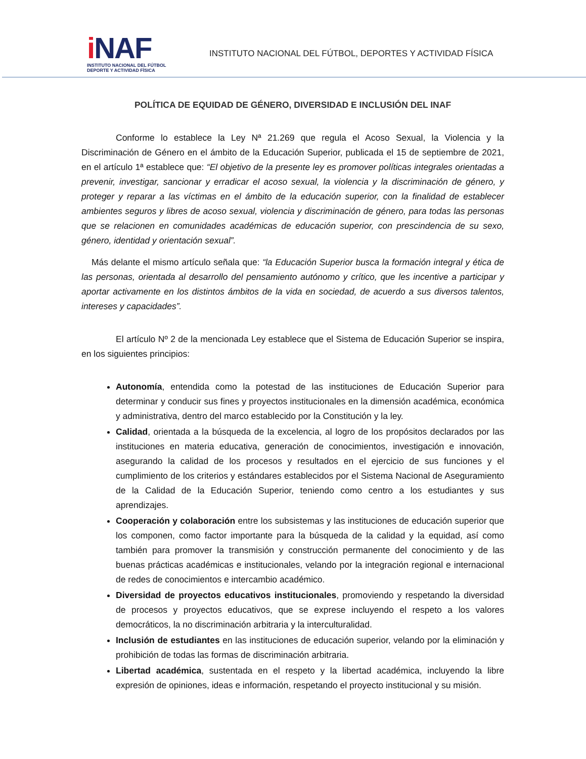i NAF
INSTITUTO NACIONAL DEL FÚTBOL
DEPORTE Y ACTIVIDAD FÍSICA
INSTITUTO NACIONAL DEL FÚTBOL, DEPORTES Y ACTIVIDAD FÍSICA
POLÍTICA DE EQUIDAD DE GÉNERO, DIVERSIDAD E INCLUSIÓN DEL INAF
Conforme lo establece la Ley Nª 21.269 que regula el Acoso Sexual, la Violencia y la Discriminación de Género en el ámbito de la Educación Superior, publicada el 15 de septiembre de 2021, en el artículo 1ª establece que: “El objetivo de la presente ley es promover políticas integrales orientadas a prevenir, investigar, sancionar y erradicar el acoso sexual, la violencia y la discriminación de género, y proteger y reparar a las víctimas en el ámbito de la educación superior, con la finalidad de establecer ambientes seguros y libres de acoso sexual, violencia y discriminación de género, para todas las personas que se relacionen en comunidades académicas de educación superior, con prescindencia de su sexo, género, identidad y orientación sexual”.
Más delante el mismo artículo señala que: “la Educación Superior busca la formación integral y ética de las personas, orientada al desarrollo del pensamiento autónomo y crítico, que les incentive a participar y aportar activamente en los distintos ámbitos de la vida en sociedad, de acuerdo a sus diversos talentos, intereses y capacidades”.
El artículo Nº 2 de la mencionada Ley establece que el Sistema de Educación Superior se inspira, en los siguientes principios:
Autonomía, entendida como la potestad de las instituciones de Educación Superior para determinar y conducir sus fines y proyectos institucionales en la dimensión académica, económica y administrativa, dentro del marco establecido por la Constitución y la ley.
Calidad, orientada a la búsqueda de la excelencia, al logro de los propósitos declarados por las instituciones en materia educativa, generación de conocimientos, investigación e innovación, asegurando la calidad de los procesos y resultados en el ejercicio de sus funciones y el cumplimiento de los criterios y estándares establecidos por el Sistema Nacional de Aseguramiento de la Calidad de la Educación Superior, teniendo como centro a los estudiantes y sus aprendizajes.
Cooperación y colaboración entre los subsistemas y las instituciones de educación superior que los componen, como factor importante para la búsqueda de la calidad y la equidad, así como también para promover la transmisión y construcción permanente del conocimiento y de las buenas prácticas académicas e institucionales, velando por la integración regional e internacional de redes de conocimientos e intercambio académico.
Diversidad de proyectos educativos institucionales, promoviendo y respetando la diversidad de procesos y proyectos educativos, que se exprese incluyendo el respeto a los valores democráticos, la no discriminación arbitraria y la interculturalidad.
Inclusión de estudiantes en las instituciones de educación superior, velando por la eliminación y prohibición de todas las formas de discriminación arbitraria.
Libertad académica, sustentada en el respeto y la libertad académica, incluyendo la libre expresión de opiniones, ideas e información, respetando el proyecto institucional y su misión.